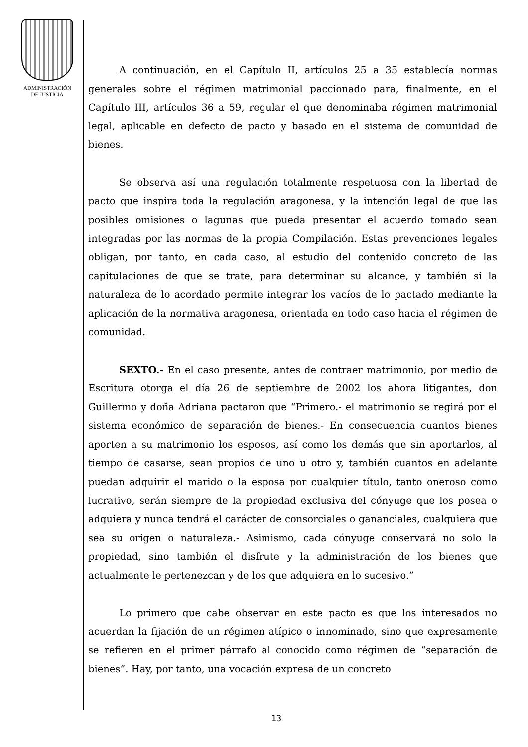ADMINISTRACIÓN
DE JUSTICIA
A continuación, en el Capítulo II, artículos 25 a 35 establecía normas generales sobre el régimen matrimonial paccionado para, finalmente, en el Capítulo III, artículos 36 a 59, regular el que denominaba régimen matrimonial legal, aplicable en defecto de pacto y basado en el sistema de comunidad de bienes.
Se observa así una regulación totalmente respetuosa con la libertad de pacto que inspira toda la regulación aragonesa, y la intención legal de que las posibles omisiones o lagunas que pueda presentar el acuerdo tomado sean integradas por las normas de la propia Compilación. Estas prevenciones legales obligan, por tanto, en cada caso, al estudio del contenido concreto de las capitulaciones de que se trate, para determinar su alcance, y también si la naturaleza de lo acordado permite integrar los vacíos de lo pactado mediante la aplicación de la normativa aragonesa, orientada en todo caso hacia el régimen de comunidad.
SEXTO.- En el caso presente, antes de contraer matrimonio, por medio de Escritura otorga el día 26 de septiembre de 2002 los ahora litigantes, don Guillermo y doña Adriana pactaron que “Primero.- el matrimonio se regirá por el sistema económico de separación de bienes.- En consecuencia cuantos bienes aporten a su matrimonio los esposos, así como los demás que sin aportarlos, al tiempo de casarse, sean propios de uno u otro y, también cuantos en adelante puedan adquirir el marido o la esposa por cualquier título, tanto oneroso como lucrativo, serán siempre de la propiedad exclusiva del cónyuge que los posea o adquiera y nunca tendrá el carácter de consorciales o gananciales, cualquiera que sea su origen o naturaleza.- Asimismo, cada cónyuge conservará no solo la propiedad, sino también el disfrute y la administración de los bienes que actualmente le pertenezcan y de los que adquiera en lo sucesivo.”
Lo primero que cabe observar en este pacto es que los interesados no acuerdan la fijación de un régimen atípico o innominado, sino que expresamente se refieren en el primer párrafo al conocido como régimen de “separación de bienes”. Hay, por tanto, una vocación expresa de un concreto
13